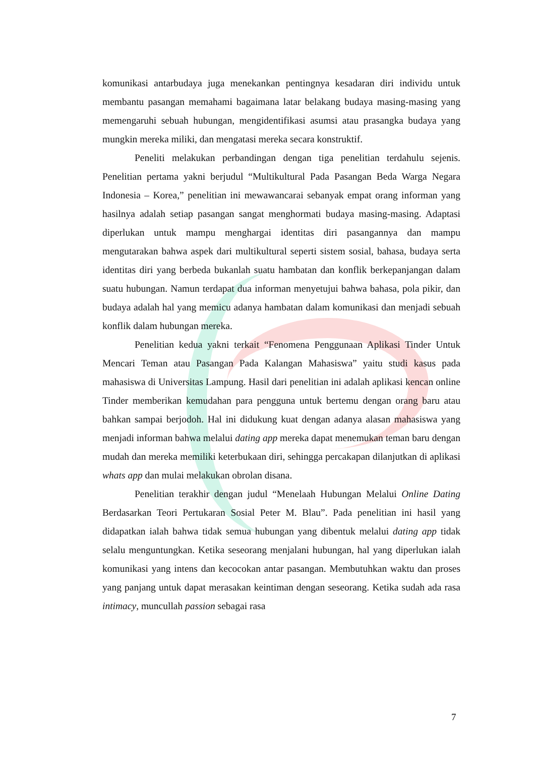komunikasi antarbudaya juga menekankan pentingnya kesadaran diri individu untuk membantu pasangan memahami bagaimana latar belakang budaya masing-masing yang memengaruhi sebuah hubungan, mengidentifikasi asumsi atau prasangka budaya yang mungkin mereka miliki, dan mengatasi mereka secara konstruktif.
Peneliti melakukan perbandingan dengan tiga penelitian terdahulu sejenis. Penelitian pertama yakni berjudul “Multikultural Pada Pasangan Beda Warga Negara Indonesia – Korea,” penelitian ini mewawancarai sebanyak empat orang informan yang hasilnya adalah setiap pasangan sangat menghormati budaya masing-masing. Adaptasi diperlukan untuk mampu menghargai identitas diri pasangannya dan mampu mengutarakan bahwa aspek dari multikultural seperti sistem sosial, bahasa, budaya serta identitas diri yang berbeda bukanlah suatu hambatan dan konflik berkepanjangan dalam suatu hubungan. Namun terdapat dua informan menyetujui bahwa bahasa, pola pikir, dan budaya adalah hal yang memicu adanya hambatan dalam komunikasi dan menjadi sebuah konflik dalam hubungan mereka.
Penelitian kedua yakni terkait “Fenomena Penggunaan Aplikasi Tinder Untuk Mencari Teman atau Pasangan Pada Kalangan Mahasiswa” yaitu studi kasus pada mahasiswa di Universitas Lampung. Hasil dari penelitian ini adalah aplikasi kencan online Tinder memberikan kemudahan para pengguna untuk bertemu dengan orang baru atau bahkan sampai berjodoh. Hal ini didukung kuat dengan adanya alasan mahasiswa yang menjadi informan bahwa melalui dating app mereka dapat menemukan teman baru dengan mudah dan mereka memiliki keterbukaan diri, sehingga percakapan dilanjutkan di aplikasi whats app dan mulai melakukan obrolan disana.
Penelitian terakhir dengan judul “Menelaah Hubungan Melalui Online Dating Berdasarkan Teori Pertukaran Sosial Peter M. Blau”. Pada penelitian ini hasil yang didapatkan ialah bahwa tidak semua hubungan yang dibentuk melalui dating app tidak selalu menguntungkan. Ketika seseorang menjalani hubungan, hal yang diperlukan ialah komunikasi yang intens dan kecocokan antar pasangan. Membutuhkan waktu dan proses yang panjang untuk dapat merasakan keintiman dengan seseorang. Ketika sudah ada rasa intimacy, muncullah passion sebagai rasa
7